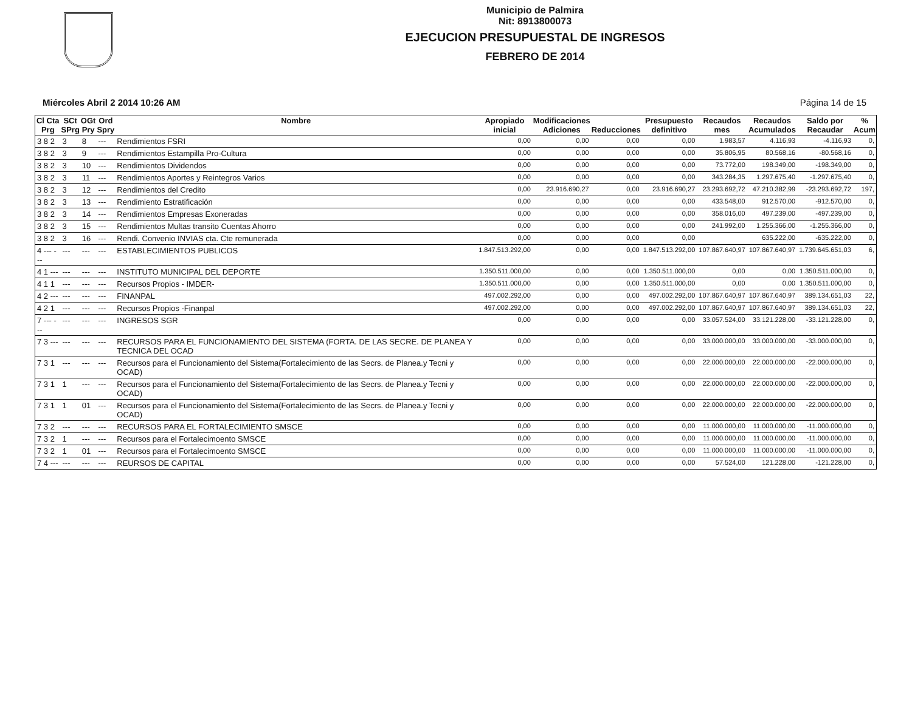Municipio de Palmira
Nit: 8913800073
EJECUCION PRESUPUESTAL DE INGRESOS
FEBRERO DE 2014
Miércoles Abril 2 2014 10:26 AM Página 14 de 15
| Cl Cta Prg | SCt SPrg | OGt Pry | Ord Spry | Nombre | Apropiado inicial | Modificaciones Adiciones | Reducciones | Presupuesto definitivo | Recaudos mes | Recaudos Acumulados | Saldo por Recaudar | % Acum |
| --- | --- | --- | --- | --- | --- | --- | --- | --- | --- | --- | --- | --- |
| 3 8 2 | 3 | 8 | --- | Rendimientos FSRI | 0,00 | 0,00 | 0,00 | 0,00 | 1.983,57 | 4.116,93 | -4.116,93 | 0, |
| 3 8 2 | 3 | 9 | --- | Rendimientos Estampilla Pro-Cultura | 0,00 | 0,00 | 0,00 | 0,00 | 35.806,95 | 80.568,16 | -80.568,16 | 0, |
| 3 8 2 | 3 | 10 | --- | Rendimientos Dividendos | 0,00 | 0,00 | 0,00 | 0,00 | 73.772,00 | 198.349,00 | -198.349,00 | 0, |
| 3 8 2 | 3 | 11 | --- | Rendimientos Aportes y Reintegros Varios | 0,00 | 0,00 | 0,00 | 0,00 | 343.284,35 | 1.297.675,40 | -1.297.675,40 | 0, |
| 3 8 2 | 3 | 12 | --- | Rendimientos del Credito | 0,00 | 23.916.690,27 | 0,00 | 23.916.690,27 | 23.293.692,72 | 47.210.382,99 | -23.293.692,72 | 197, |
| 3 8 2 | 3 | 13 | --- | Rendimiento Estratificación | 0,00 | 0,00 | 0,00 | 0,00 | 433.548,00 | 912.570,00 | -912.570,00 | 0, |
| 3 8 2 | 3 | 14 | --- | Rendimientos Empresas Exoneradas | 0,00 | 0,00 | 0,00 | 0,00 | 358.016,00 | 497.239,00 | -497.239,00 | 0, |
| 3 8 2 | 3 | 15 | --- | Rendimientos Multas transito Cuentas Ahorro | 0,00 | 0,00 | 0,00 | 0,00 | 241.992,00 | 1.255.366,00 | -1.255.366,00 | 0, |
| 3 8 2 | 3 | 16 | --- | Rendi. Convenio INVIAS cta. Cte remunerada | 0,00 | 0,00 | 0,00 | 0,00 | | 635.222,00 | -635.222,00 | 0, |
| 4 --- --- | --- | --- | --- | ESTABLECIMIENTOS PUBLICOS | 1.847.513.292,00 | 0,00 | 0,00 | 1.847.513.292,00 | 107.867.640,97 | 107.867.640,97 | 1.739.645.651,03 | 6, |
| 4 1 --- | --- | --- | --- | INSTITUTO MUNICIPAL DEL DEPORTE | 1.350.511.000,00 | 0,00 | 0,00 | 1.350.511.000,00 | 0,00 | 0,00 | 1.350.511.000,00 | 0, |
| 4 1 1 | --- | --- | --- | Recursos Propios - IMDER- | 1.350.511.000,00 | 0,00 | 0,00 | 1.350.511.000,00 | 0,00 | 0,00 | 1.350.511.000,00 | 0, |
| 4 2 --- | --- | --- | --- | FINANPAL | 497.002.292,00 | 0,00 | 0,00 | 497.002.292,00 | 107.867.640,97 | 107.867.640,97 | 389.134.651,03 | 22, |
| 4 2 1 | --- | --- | --- | Recursos Propios -Finanpal | 497.002.292,00 | 0,00 | 0,00 | 497.002.292,00 | 107.867.640,97 | 107.867.640,97 | 389.134.651,03 | 22, |
| 7 --- --- | --- | --- | --- | INGRESOS SGR | 0,00 | 0,00 | 0,00 | 0,00 | 33.057.524,00 | 33.121.228,00 | -33.121.228,00 | 0, |
| 7 3 --- | --- | --- | --- | RECURSOS PARA EL FUNCIONAMIENTO DEL SISTEMA (FORTA. DE LAS SECRE. DE PLANEA Y TECNICA DEL OCAD | 0,00 | 0,00 | 0,00 | 0,00 | 33.000.000,00 | 33.000.000,00 | -33.000.000,00 | 0, |
| 7 3 1 | --- | --- | --- | Recursos para el Funcionamiento del Sistema(Fortalecimiento de las Secrs. de Planea.y Tecni y OCAD) | 0,00 | 0,00 | 0,00 | 0,00 | 22.000.000,00 | 22.000.000,00 | -22.000.000,00 | 0, |
| 7 3 1 | 1 | --- | --- | Recursos para el Funcionamiento del Sistema(Fortalecimiento de las Secrs. de Planea.y Tecni y OCAD) | 0,00 | 0,00 | 0,00 | 0,00 | 22.000.000,00 | 22.000.000,00 | -22.000.000,00 | 0, |
| 7 3 1 | 1 | 01 | --- | Recursos para el Funcionamiento del Sistema(Fortalecimiento de las Secrs. de Planea.y Tecni y OCAD) | 0,00 | 0,00 | 0,00 | 0,00 | 22.000.000,00 | 22.000.000,00 | -22.000.000,00 | 0, |
| 7 3 2 | --- | --- | --- | RECURSOS PARA EL FORTALECIMIENTO SMSCE | 0,00 | 0,00 | 0,00 | 0,00 | 11.000.000,00 | 11.000.000,00 | -11.000.000,00 | 0, |
| 7 3 2 | 1 | --- | --- | Recursos para el Fortalecimoento SMSCE | 0,00 | 0,00 | 0,00 | 0,00 | 11.000.000,00 | 11.000.000,00 | -11.000.000,00 | 0, |
| 7 3 2 | 1 | 01 | --- | Recursos para el Fortalecimoento SMSCE | 0,00 | 0,00 | 0,00 | 0,00 | 11.000.000,00 | 11.000.000,00 | -11.000.000,00 | 0, |
| 7 4 --- | --- | --- | --- | REURSOS DE CAPITAL | 0,00 | 0,00 | 0,00 | 0,00 | 57.524,00 | 121.228,00 | -121.228,00 | 0, |